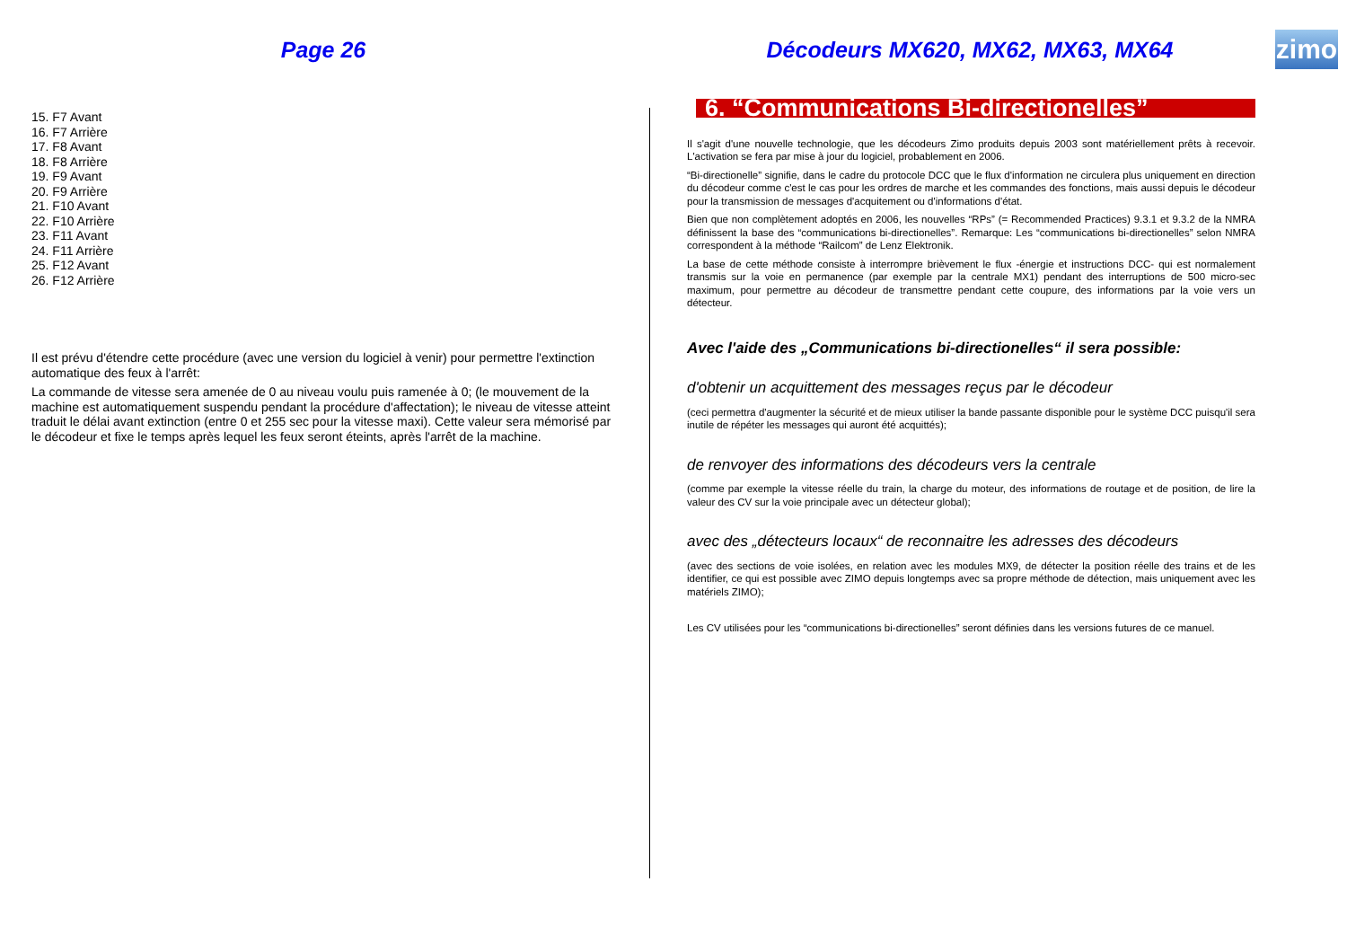Page 26 Décodeurs MX620, MX62, MX63, MX64
zimo
15. F7 Avant
16. F7 Arrière
17. F8 Avant
18. F8 Arrière
19. F9 Avant
20. F9 Arrière
21. F10 Avant
22. F10 Arrière
23. F11 Avant
24. F11 Arrière
25. F12 Avant
26. F12 Arrière
Il est prévu d'étendre cette procédure (avec une version du logiciel à venir) pour permettre l'extinction automatique des feux à l'arrêt:
La commande de vitesse sera amenée de 0 au niveau voulu puis ramenée à 0; (le mouvement de la machine est automatiquement suspendu pendant la procédure d'affectation); le niveau de vitesse atteint traduit le délai avant extinction (entre 0 et 255 sec pour la vitesse maxi). Cette valeur sera mémorisé par le décodeur et fixe le temps après lequel les feux seront éteints, après l'arrêt de la machine.
6. “Communications Bi-directionelles”
Il s'agit d'une nouvelle technologie, que les décodeurs Zimo produits depuis 2003 sont matériellement prêts à recevoir. L'activation se fera par mise à jour du logiciel, probablement en 2006.
“Bi-directionelle” signifie, dans le cadre du protocole DCC que le flux d'information ne circulera plus uniquement en direction du décodeur comme c'est le cas pour les ordres de marche et les commandes des fonctions, mais aussi depuis le décodeur pour la transmission de messages d'acquitement ou d'informations d'état.
Bien que non complètement adoptés en 2006, les nouvelles “RPs” (= Recommended Practices) 9.3.1 et 9.3.2 de la NMRA définissent la base des “communications bi-directionelles”. Remarque: Les “communications bi-directionelles” selon NMRA correspondent à la méthode “Railcom” de Lenz Elektronik.
La base de cette méthode consiste à interrompre brièvement le flux -énergie et instructions DCC- qui est normalement transmis sur la voie en permanence (par exemple par la centrale MX1) pendant des interruptions de 500 micro-sec maximum, pour permettre au décodeur de transmettre pendant cette coupure, des informations par la voie vers un détecteur.
Avec l'aide des „Communications bi-directionelles“ il sera possible:
d'obtenir un acquittement des messages reçus par le décodeur
(ceci permettra d'augmenter la sécurité et de mieux utiliser la bande passante disponible pour le système DCC puisqu'il sera inutile de répéter les messages qui auront été acquittés);
de renvoyer des informations des décodeurs vers la centrale
(comme par exemple la vitesse réelle du train, la charge du moteur, des informations de routage et de position, de lire la valeur des CV sur la voie principale avec un détecteur global);
avec des „détecteurs locaux“ de reconnaitre les adresses des décodeurs
(avec des sections de voie isolées, en relation avec les modules MX9, de détecter la position réelle des trains et de les identifier, ce qui est possible avec ZIMO depuis longtemps avec sa propre méthode de détection, mais uniquement avec les matériels ZIMO);
Les CV utilisées pour les “communications bi-directionelles” seront définies dans les versions futures de ce manuel.